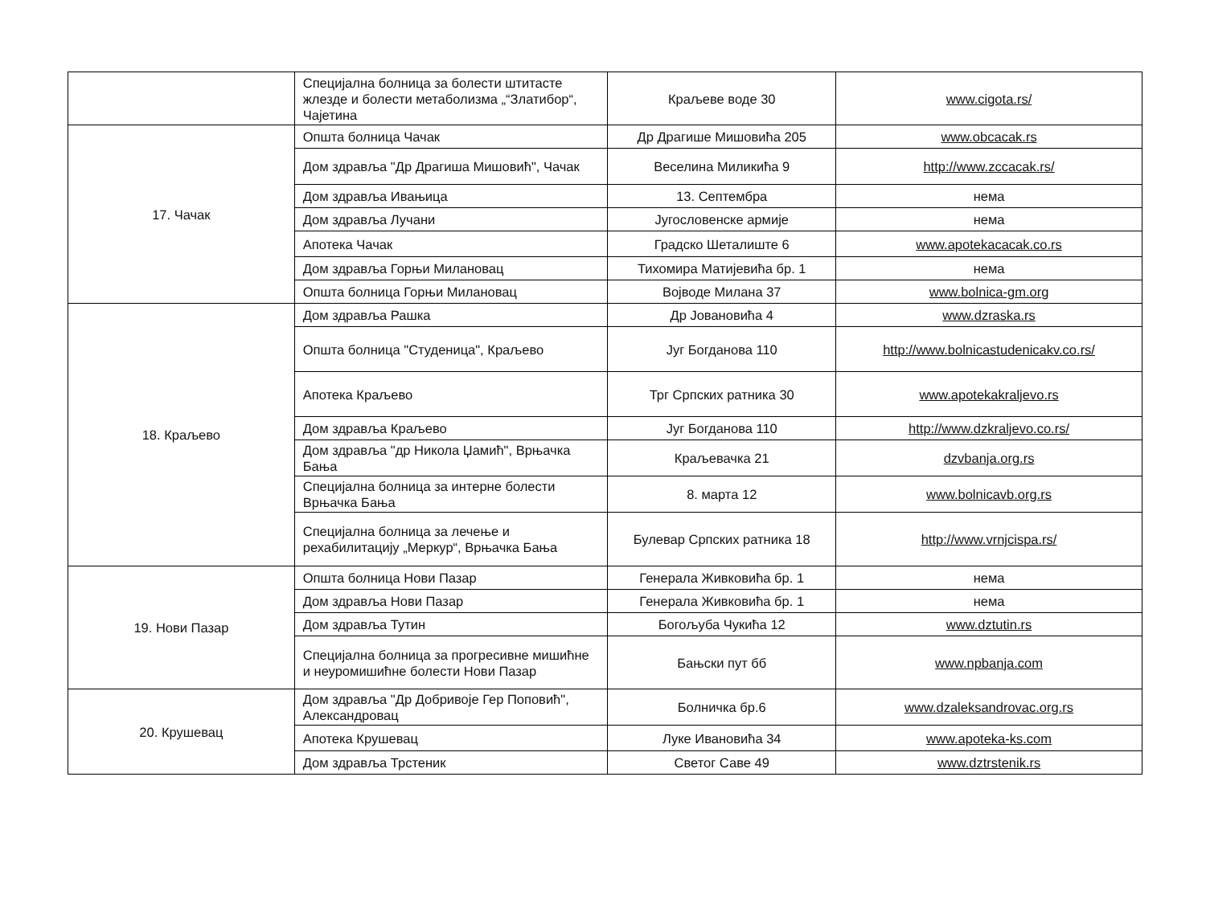| | Специјална болница за болести штитасте жлезде и болести метаболизма „“Златибор“, Чајетина | Краљеве воде 30 | www.cigota.rs/ |
| 17. Чачак | Општа болница Чачак | Др Драгише Мишовића 205 | www.obcacak.rs |
| | Дом здравља "Др Драгиша Мишовић", Чачак | Веселина Миликића 9 | http://www.zccacak.rs/ |
| | Дом здравља Ивањица | 13. Септембра | нема |
| | Дом здравља Лучани | Југословенске армије | нема |
| | Апотека Чачак | Градско Шеталиште 6 | www.apotekacacak.co.rs |
| | Дом здравља Горњи Милановац | Тихомира Матијевића бр. 1 | нема |
| | Општа болница Горњи Милановац | Војводе Милана 37 | www.bolnica-gm.org |
| 18. Краљево | Дом здравља Рашка | Др Јовановића 4 | www.dzraska.rs |
| | Општа болница "Студеница", Краљево | Југ Богданова 110 | http://www.bolnicastudenicakv.co.rs/ |
| | Апотека Краљево | Трг Српских ратника 30 | www.apotekakraljevo.rs |
| | Дом здравља Краљево | Југ Богданова 110 | http://www.dzkraljevo.co.rs/ |
| | Дом здравља "др Никола Џамић", Врњачка Бања | Краљевачка 21 | dzvbanja.org.rs |
| | Специјална болница за интерне болести Врњачка Бања | 8. марта 12 | www.bolnicavb.org.rs |
| | Специјална болница за лечење и рехабилитацију „Меркур“, Врњачка Бања | Булевар Српских ратника 18 | http://www.vrnjcispa.rs/ |
| 19. Нови Пазар | Општа болница Нови Пазар | Генерала Живковића бр. 1 | нема |
| | Дом здравља Нови Пазар | Генерала Живковића бр. 1 | нема |
| | Дом здравља Тутин | Богољуба Чукића 12 | www.dztutin.rs |
| | Специјална болница за прогресивне мишићне и неуромишићне болести Нови Пазар | Бањски пут бб | www.npbanja.com |
| 20. Крушевац | Дом здравља "Др Добривоје Гер Поповић", Александровац | Болничка бр.6 | www.dzaleksandrovac.org.rs |
| | Апотека Крушевац | Луке Ивановића 34 | www.apoteka-ks.com |
| | Дом здравља Трстеник | Светог Саве 49 | www.dztrstenik.rs |